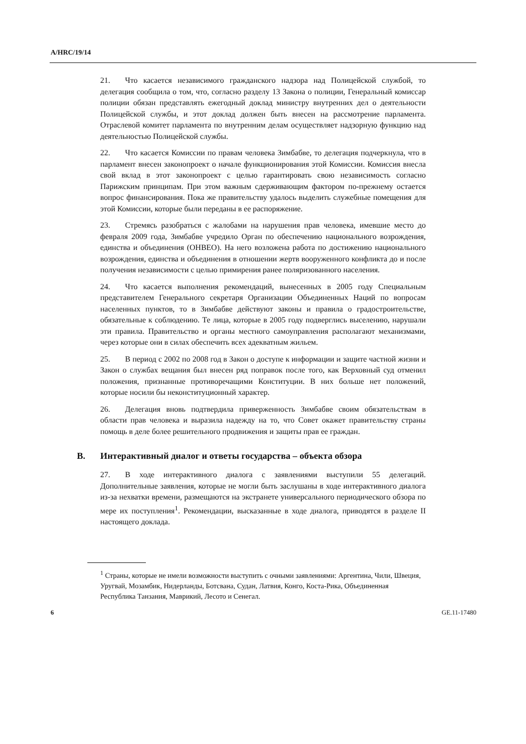A/HRC/19/14
21. Что касается независимого гражданского надзора над Полицейской службой, то делегация сообщила о том, что, согласно разделу 13 Закона о полиции, Генеральный комиссар полиции обязан представлять ежегодный доклад министру внутренних дел о деятельности Полицейской службы, и этот доклад должен быть внесен на рассмотрение парламента. Отраслевой комитет парламента по внутренним делам осуществляет надзорную функцию над деятельностью Полицейской службы.
22. Что касается Комиссии по правам человека Зимбабве, то делегация подчеркнула, что в парламент внесен законопроект о начале функционирования этой Комиссии. Комиссия внесла свой вклад в этот законопроект с целью гарантировать свою независимость согласно Парижским принципам. При этом важным сдерживающим фактором по-прежнему остается вопрос финансирования. Пока же правительству удалось выделить служебные помещения для этой Комиссии, которые были переданы в ее распоряжение.
23. Стремясь разобраться с жалобами на нарушения прав человека, имевшие место до февраля 2009 года, Зимбабве учредило Орган по обеспечению национального возрождения, единства и объединения (ОНВЕО). На него возложена работа по достижению национального возрождения, единства и объединения в отношении жертв вооруженного конфликта до и после получения независимости с целью примирения ранее поляризованного населения.
24. Что касается выполнения рекомендаций, вынесенных в 2005 году Специальным представителем Генерального секретаря Организации Объединенных Наций по вопросам населенных пунктов, то в Зимбабве действуют законы и правила о градостроительстве, обязательные к соблюдению. Те лица, которые в 2005 году подверглись выселению, нарушали эти правила. Правительство и органы местного самоуправления располагают механизмами, через которые они в силах обеспечить всех адекватным жильем.
25. В период с 2002 по 2008 год в Закон о доступе к информации и защите частной жизни и Закон о службах вещания был внесен ряд поправок после того, как Верховный суд отменил положения, признанные противоречащими Конституции. В них больше нет положений, которые носили бы неконституционный характер.
26. Делегация вновь подтвердила приверженность Зимбабве своим обязательствам в области прав человека и выразила надежду на то, что Совет окажет правительству страны помощь в деле более решительного продвижения и защиты прав ее граждан.
B. Интерактивный диалог и ответы государства – объекта обзора
27. В ходе интерактивного диалога с заявлениями выступили 55 делегаций. Дополнительные заявления, которые не могли быть заслушаны в ходе интерактивного диалога из-за нехватки времени, размещаются на экстранете универсального периодического обзора по мере их поступления<sup>1</sup>. Рекомендации, высказанные в ходе диалога, приводятся в разделе II настоящего доклада.
<sup>1</sup> Страны, которые не имели возможности выступить с очными заявлениями: Аргентина, Чили, Швеция, Уругвай, Мозамбик, Нидерланды, Ботсвана, Судан, Латвия, Конго, Коста-Рика, Объединенная Республика Танзания, Маврикий, Лесото и Сенегал.
6 GE.11-17480